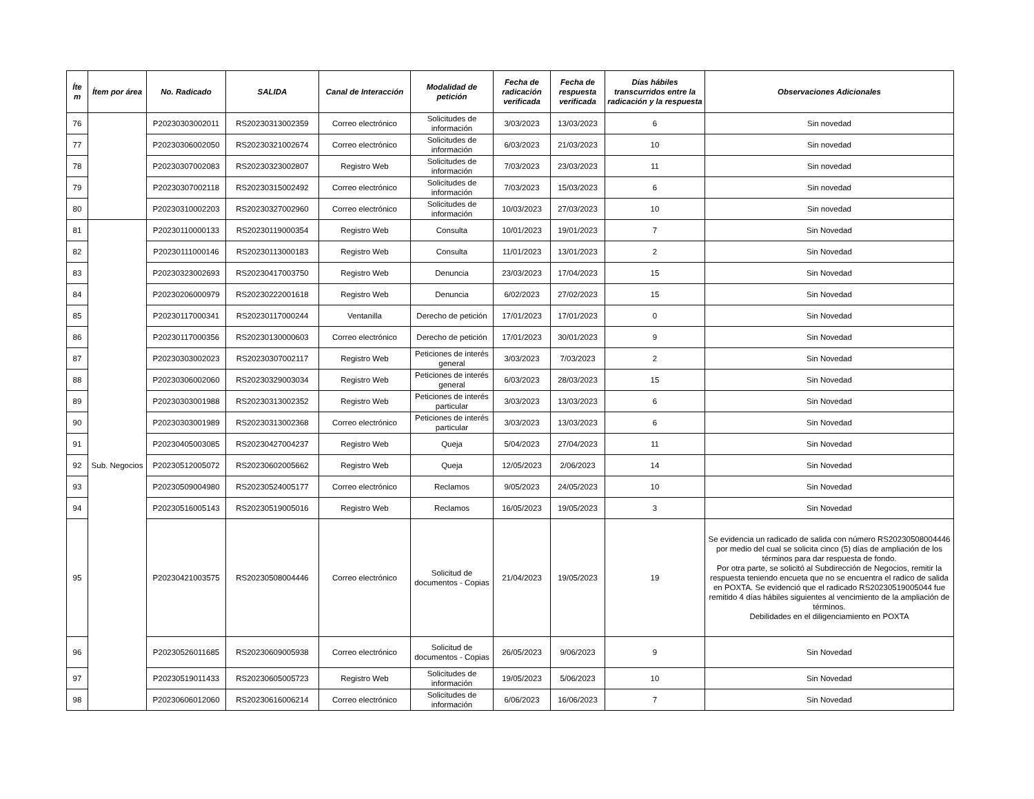| Íte m | Ítem por área | No. Radicado | SALIDA | Canal de Interacción | Modalidad de petición | Fecha de radicación verificada | Fecha de respuesta verificada | Días hábiles transcurridos entre la radicación y la respuesta | Observaciones Adicionales |
| --- | --- | --- | --- | --- | --- | --- | --- | --- | --- |
| 76 | | P20230303002011 | RS20230313002359 | Correo electrónico | Solicitudes de información | 3/03/2023 | 13/03/2023 | 6 | Sin novedad |
| 77 | | P20230306002050 | RS20230321002674 | Correo electrónico | Solicitudes de información | 6/03/2023 | 21/03/2023 | 10 | Sin novedad |
| 78 | | P20230307002083 | RS20230323002807 | Registro Web | Solicitudes de información | 7/03/2023 | 23/03/2023 | 11 | Sin novedad |
| 79 | | P20230307002118 | RS20230315002492 | Correo electrónico | Solicitudes de información | 7/03/2023 | 15/03/2023 | 6 | Sin novedad |
| 80 | | P20230310002203 | RS20230327002960 | Correo electrónico | Solicitudes de información | 10/03/2023 | 27/03/2023 | 10 | Sin novedad |
| 81 | Sub. Negocios | P20230110000133 | RS20230119000354 | Registro Web | Consulta | 10/01/2023 | 19/01/2023 | 7 | Sin Novedad |
| 82 | | P20230111000146 | RS20230113000183 | Registro Web | Consulta | 11/01/2023 | 13/01/2023 | 2 | Sin Novedad |
| 83 | | P20230323002693 | RS20230417003750 | Registro Web | Denuncia | 23/03/2023 | 17/04/2023 | 15 | Sin Novedad |
| 84 | | P20230206000979 | RS20230222001618 | Registro Web | Denuncia | 6/02/2023 | 27/02/2023 | 15 | Sin Novedad |
| 85 | | P20230117000341 | RS20230117000244 | Ventanilla | Derecho de petición | 17/01/2023 | 17/01/2023 | 0 | Sin Novedad |
| 86 | | P20230117000356 | RS20230130000603 | Correo electrónico | Derecho de petición | 17/01/2023 | 30/01/2023 | 9 | Sin Novedad |
| 87 | | P20230303002023 | RS20230307002117 | Registro Web | Peticiones de interés general | 3/03/2023 | 7/03/2023 | 2 | Sin Novedad |
| 88 | | P20230306002060 | RS20230329003034 | Registro Web | Peticiones de interés general | 6/03/2023 | 28/03/2023 | 15 | Sin Novedad |
| 89 | | P20230303001988 | RS20230313002352 | Registro Web | Peticiones de interés particular | 3/03/2023 | 13/03/2023 | 6 | Sin Novedad |
| 90 | | P20230303001989 | RS20230313002368 | Correo electrónico | Peticiones de interés particular | 3/03/2023 | 13/03/2023 | 6 | Sin Novedad |
| 91 | | P20230405003085 | RS20230427004237 | Registro Web | Queja | 5/04/2023 | 27/04/2023 | 11 | Sin Novedad |
| 92 | | P20230512005072 | RS20230602005662 | Registro Web | Queja | 12/05/2023 | 2/06/2023 | 14 | Sin Novedad |
| 93 | | P20230509004980 | RS20230524005177 | Correo electrónico | Reclamos | 9/05/2023 | 24/05/2023 | 10 | Sin Novedad |
| 94 | | P20230516005143 | RS20230519005016 | Registro Web | Reclamos | 16/05/2023 | 19/05/2023 | 3 | Sin Novedad |
| 95 | | P20230421003575 | RS20230508004446 | Correo electrónico | Solicitud de documentos - Copias | 21/04/2023 | 19/05/2023 | 19 | Se evidencia un radicado de salida con número RS20230508004446 por medio del cual se solicita cinco (5) días de ampliación de los términos para dar respuesta de fondo. Por otra parte, se solicitó al Subdirección de Negocios, remitir la respuesta teniendo encueta que no se encuentra el radico de salida en POXTA. Se evidenció que el radicado RS20230519005044 fue remitido 4 días hábiles siguientes al vencimiento de la ampliación de términos. Debilidades en el diligenciamiento en POXTA |
| 96 | | P20230526011685 | RS20230609005938 | Correo electrónico | Solicitud de documentos - Copias | 26/05/2023 | 9/06/2023 | 9 | Sin Novedad |
| 97 | | P20230519011433 | RS20230605005723 | Registro Web | Solicitudes de información | 19/05/2023 | 5/06/2023 | 10 | Sin Novedad |
| 98 | | P20230606012060 | RS20230616006214 | Correo electrónico | Solicitudes de información | 6/06/2023 | 16/06/2023 | 7 | Sin Novedad |